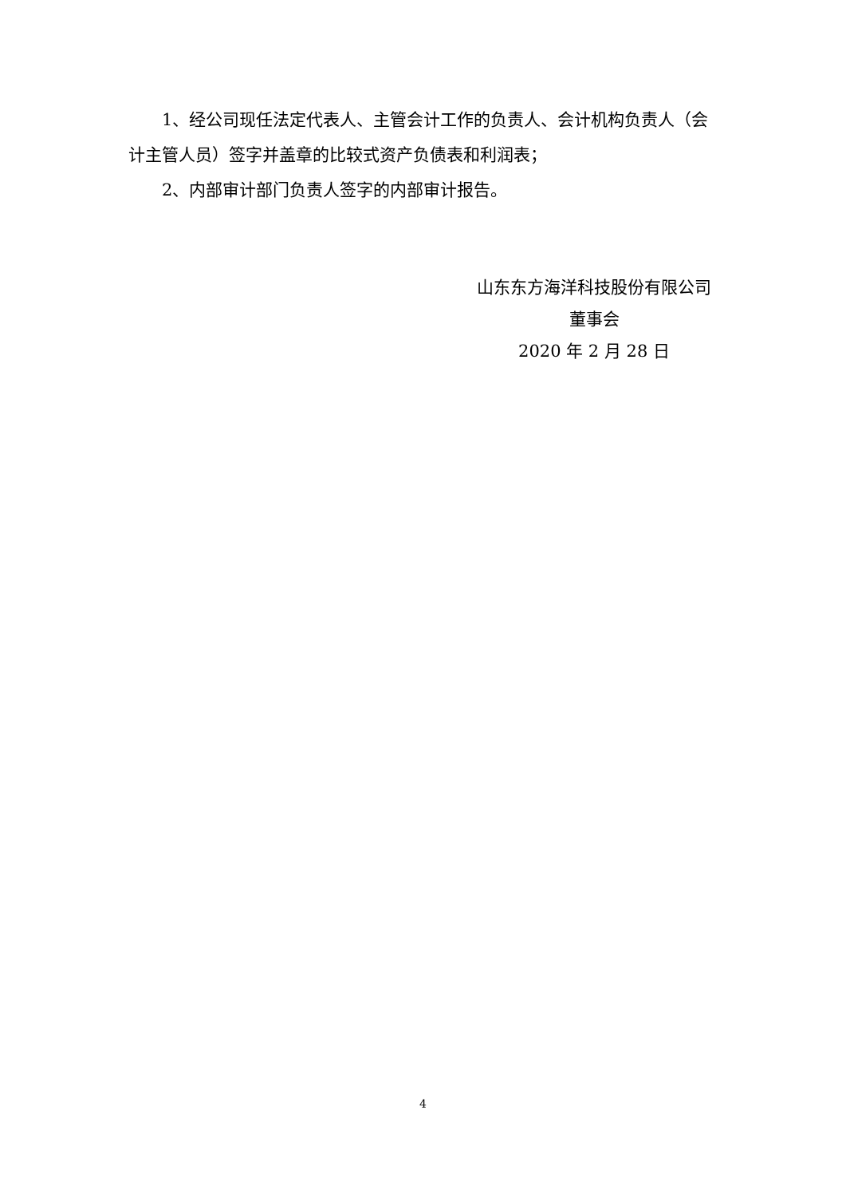1、经公司现任法定代表人、主管会计工作的负责人、会计机构负责人（会计主管人员）签字并盖章的比较式资产负债表和利润表；
2、内部审计部门负责人签字的内部审计报告。
山东东方海洋科技股份有限公司
董事会
2020 年 2 月 28 日
4